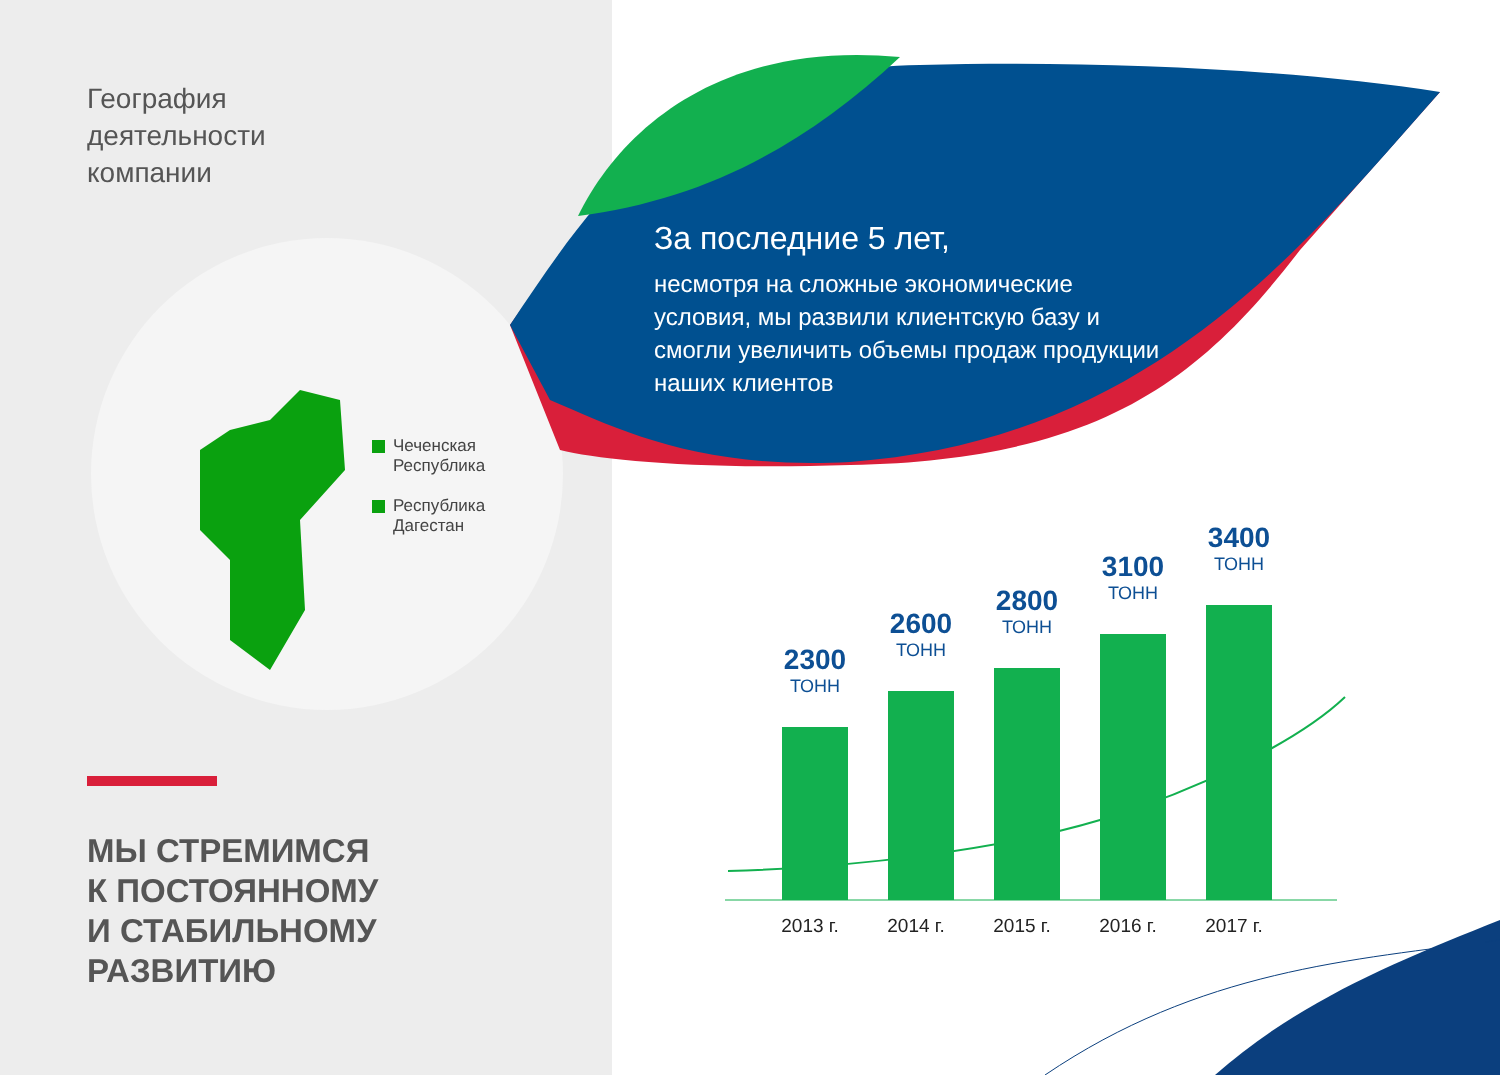География
деятельности
компании
Чеченская
Республика
Республика
Дагестан
МЫ СТРЕМИМСЯ
К ПОСТОЯННОМУ
И СТАБИЛЬНОМУ
РАЗВИТИЮ
За последние 5 лет,
несмотря на сложные экономические условия, мы развили клиентскую базу и смогли увеличить объемы продаж продукции наших клиентов
2300
ТОНН
2600
ТОНН
2800
ТОНН
3100
ТОНН
3400
ТОНН
2013 г. 2014 г. 2015 г. 2016 г. 2017 г.